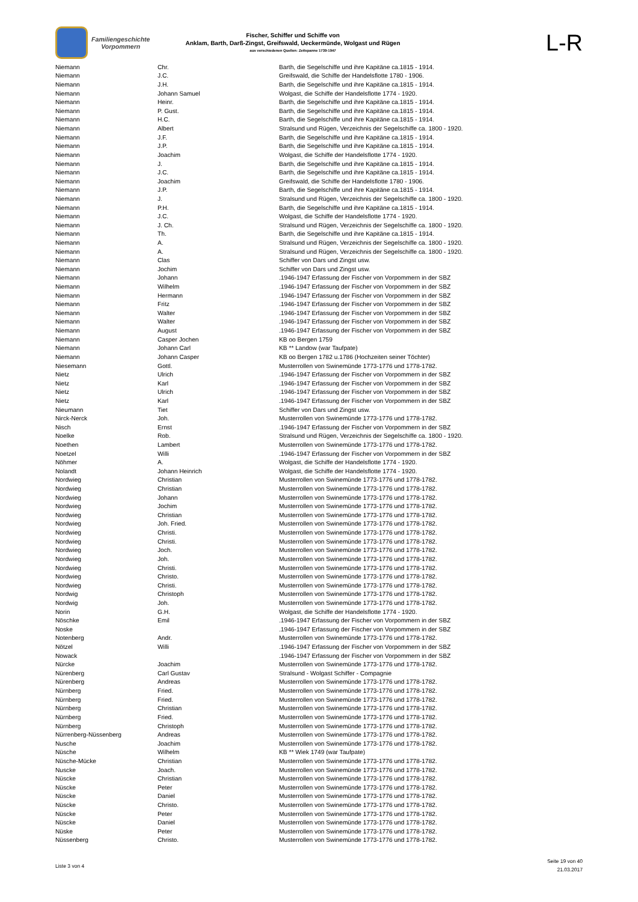Familiengeschichte
Vorpommern
Fischer, Schiffer und Schiffe von
Anklam, Barth, Darß-Zingst, Greifswald, Ueckermünde, Wolgast und Rügen
aus verschiedenen Quellen: Zeitspanne 1739-1947
L-R
| Niemann | Chr. | Barth, die Segelschiffe und ihre Kapitäne ca.1815 - 1914. |
| Niemann | J.C. | Greifswald, die Schiffe der Handelsflotte 1780 - 1906. |
| Niemann | J.H. | Barth, die Segelschiffe und ihre Kapitäne ca.1815 - 1914. |
| Niemann | Johann Samuel | Wolgast, die Schiffe der Handelsflotte 1774 - 1920. |
| Niemann | Heinr. | Barth, die Segelschiffe und ihre Kapitäne ca.1815 - 1914. |
| Niemann | P. Gust. | Barth, die Segelschiffe und ihre Kapitäne ca.1815 - 1914. |
| Niemann | H.C. | Barth, die Segelschiffe und ihre Kapitäne ca.1815 - 1914. |
| Niemann | Albert | Stralsund und Rügen, Verzeichnis der Segelschiffe ca. 1800 - 1920. |
| Niemann | J.F. | Barth, die Segelschiffe und ihre Kapitäne ca.1815 - 1914. |
| Niemann | J.P. | Barth, die Segelschiffe und ihre Kapitäne ca.1815 - 1914. |
| Niemann | Joachim | Wolgast, die Schiffe der Handelsflotte 1774 - 1920. |
| Niemann | J. | Barth, die Segelschiffe und ihre Kapitäne ca.1815 - 1914. |
| Niemann | J.C. | Barth, die Segelschiffe und ihre Kapitäne ca.1815 - 1914. |
| Niemann | Joachim | Greifswald, die Schiffe der Handelsflotte 1780 - 1906. |
| Niemann | J.P. | Barth, die Segelschiffe und ihre Kapitäne ca.1815 - 1914. |
| Niemann | J. | Stralsund und Rügen, Verzeichnis der Segelschiffe ca. 1800 - 1920. |
| Niemann | P.H. | Barth, die Segelschiffe und ihre Kapitäne ca.1815 - 1914. |
| Niemann | J.C. | Wolgast, die Schiffe der Handelsflotte 1774 - 1920. |
| Niemann | J. Ch. | Stralsund und Rügen, Verzeichnis der Segelschiffe ca. 1800 - 1920. |
| Niemann | Th. | Barth, die Segelschiffe und ihre Kapitäne ca.1815 - 1914. |
| Niemann | A. | Stralsund und Rügen, Verzeichnis der Segelschiffe ca. 1800 - 1920. |
| Niemann | A. | Stralsund und Rügen, Verzeichnis der Segelschiffe ca. 1800 - 1920. |
| Niemann | Clas | Schiffer von Dars und Zingst usw. |
| Niemann | Jochim | Schiffer von Dars und Zingst usw. |
| Niemann | Johann | .1946-1947 Erfassung der Fischer von Vorpommern in der SBZ |
| Niemann | Wilhelm | .1946-1947 Erfassung der Fischer von Vorpommern in der SBZ |
| Niemann | Hermann | .1946-1947 Erfassung der Fischer von Vorpommern in der SBZ |
| Niemann | Fritz | .1946-1947 Erfassung der Fischer von Vorpommern in der SBZ |
| Niemann | Walter | .1946-1947 Erfassung der Fischer von Vorpommern in der SBZ |
| Niemann | Walter | .1946-1947 Erfassung der Fischer von Vorpommern in der SBZ |
| Niemann | August | .1946-1947 Erfassung der Fischer von Vorpommern in der SBZ |
| Niemann | Casper Jochen | KB oo Bergen 1759 |
| Niemann | Johann Carl | KB ** Landow (war Taufpate) |
| Niemann | Johann Casper | KB oo Bergen 1782 u.1786 (Hochzeiten seiner Töchter) |
| Niesemann | Gottl. | Musterrollen von Swinemünde 1773-1776 und 1778-1782. |
| Nietz | Ulrich | .1946-1947 Erfassung der Fischer von Vorpommern in der SBZ |
| Nietz | Karl | .1946-1947 Erfassung der Fischer von Vorpommern in der SBZ |
| Nietz | Ulrich | .1946-1947 Erfassung der Fischer von Vorpommern in der SBZ |
| Nietz | Karl | .1946-1947 Erfassung der Fischer von Vorpommern in der SBZ |
| Nieumann | Tiet | Schiffer von Dars und Zingst usw. |
| Nirck-Nerck | Joh. | Musterrollen von Swinemünde 1773-1776 und 1778-1782. |
| Nisch | Ernst | .1946-1947 Erfassung der Fischer von Vorpommern in der SBZ |
| Noelke | Rob. | Stralsund und Rügen, Verzeichnis der Segelschiffe ca. 1800 - 1920. |
| Noethen | Lambert | Musterrollen von Swinemünde 1773-1776 und 1778-1782. |
| Noetzel | Willi | .1946-1947 Erfassung der Fischer von Vorpommern in der SBZ |
| Nöhmer | A. | Wolgast, die Schiffe der Handelsflotte 1774 - 1920. |
| Nolandt | Johann Heinrich | Wolgast, die Schiffe der Handelsflotte 1774 - 1920. |
| Nordwieg | Christian | Musterrollen von Swinemünde 1773-1776 und 1778-1782. |
| Nordwieg | Christian | Musterrollen von Swinemünde 1773-1776 und 1778-1782. |
| Nordwieg | Johann | Musterrollen von Swinemünde 1773-1776 und 1778-1782. |
| Nordwieg | Jochim | Musterrollen von Swinemünde 1773-1776 und 1778-1782. |
| Nordwieg | Christian | Musterrollen von Swinemünde 1773-1776 und 1778-1782. |
| Nordwieg | Joh. Fried. | Musterrollen von Swinemünde 1773-1776 und 1778-1782. |
| Nordwieg | Christi. | Musterrollen von Swinemünde 1773-1776 und 1778-1782. |
| Nordwieg | Christi. | Musterrollen von Swinemünde 1773-1776 und 1778-1782. |
| Nordwieg | Joch. | Musterrollen von Swinemünde 1773-1776 und 1778-1782. |
| Nordwieg | Joh. | Musterrollen von Swinemünde 1773-1776 und 1778-1782. |
| Nordwieg | Christi. | Musterrollen von Swinemünde 1773-1776 und 1778-1782. |
| Nordwieg | Christo. | Musterrollen von Swinemünde 1773-1776 und 1778-1782. |
| Nordwieg | Christi. | Musterrollen von Swinemünde 1773-1776 und 1778-1782. |
| Nordwig | Christoph | Musterrollen von Swinemünde 1773-1776 und 1778-1782. |
| Nordwig | Joh. | Musterrollen von Swinemünde 1773-1776 und 1778-1782. |
| Norin | G.H. | Wolgast, die Schiffe der Handelsflotte 1774 - 1920. |
| Nöschke | Emil | .1946-1947 Erfassung der Fischer von Vorpommern in der SBZ |
| Noske | | .1946-1947 Erfassung der Fischer von Vorpommern in der SBZ |
| Notenberg | Andr. | Musterrollen von Swinemünde 1773-1776 und 1778-1782. |
| Nötzel | Willi | .1946-1947 Erfassung der Fischer von Vorpommern in der SBZ |
| Nowack | | .1946-1947 Erfassung der Fischer von Vorpommern in der SBZ |
| Nürcke | Joachim | Musterrollen von Swinemünde 1773-1776 und 1778-1782. |
| Nürenberg | Carl Gustav | Stralsund - Wolgast Schiffer - Compagnie |
| Nürenberg | Andreas | Musterrollen von Swinemünde 1773-1776 und 1778-1782. |
| Nürnberg | Fried. | Musterrollen von Swinemünde 1773-1776 und 1778-1782. |
| Nürnberg | Fried. | Musterrollen von Swinemünde 1773-1776 und 1778-1782. |
| Nürnberg | Christian | Musterrollen von Swinemünde 1773-1776 und 1778-1782. |
| Nürnberg | Fried. | Musterrollen von Swinemünde 1773-1776 und 1778-1782. |
| Nürnberg | Christoph | Musterrollen von Swinemünde 1773-1776 und 1778-1782. |
| Nürrenberg-Nüssenberg | Andreas | Musterrollen von Swinemünde 1773-1776 und 1778-1782. |
| Nusche | Joachim | Musterrollen von Swinemünde 1773-1776 und 1778-1782. |
| Nüsche | Wilhelm | KB ** Wiek 1749 (war Taufpate) |
| Nüsche-Mücke | Christian | Musterrollen von Swinemünde 1773-1776 und 1778-1782. |
| Nuscke | Joach. | Musterrollen von Swinemünde 1773-1776 und 1778-1782. |
| Nüscke | Christian | Musterrollen von Swinemünde 1773-1776 und 1778-1782. |
| Nüscke | Peter | Musterrollen von Swinemünde 1773-1776 und 1778-1782. |
| Nüscke | Daniel | Musterrollen von Swinemünde 1773-1776 und 1778-1782. |
| Nüscke | Christo. | Musterrollen von Swinemünde 1773-1776 und 1778-1782. |
| Nüscke | Peter | Musterrollen von Swinemünde 1773-1776 und 1778-1782. |
| Nüscke | Daniel | Musterrollen von Swinemünde 1773-1776 und 1778-1782. |
| Nüske | Peter | Musterrollen von Swinemünde 1773-1776 und 1778-1782. |
| Nüssenberg | Christo. | Musterrollen von Swinemünde 1773-1776 und 1778-1782. |
Liste 3 von 4
Seite 19 von 40
21.03.2017